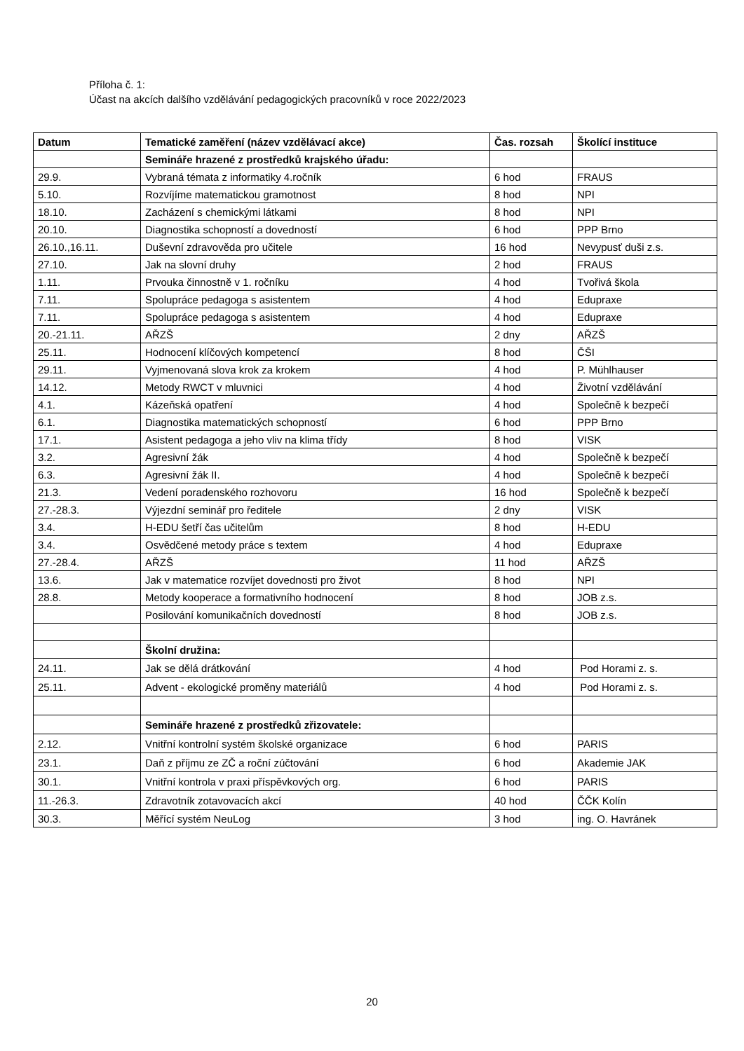Příloha č. 1:
Účast na akcích dalšího vzdělávání pedagogických pracovníků v roce 2022/2023
| Datum | Tematické zaměření (název vzdělávací akce) | Čas. rozsah | Školící instituce |
| --- | --- | --- | --- |
| | Semináře hrazené z prostředků krajského úřadu: | | |
| 29.9. | Vybraná témata z informatiky 4.ročník | 6 hod | FRAUS |
| 5.10. | Rozvíjíme matematickou gramotnost | 8 hod | NPI |
| 18.10. | Zacházení s chemickými látkami | 8 hod | NPI |
| 20.10. | Diagnostika schopností a dovedností | 6 hod | PPP Brno |
| 26.10.,16.11. | Duševní zdravověda pro učitele | 16 hod | Nevypusť duši z.s. |
| 27.10. | Jak na slovní druhy | 2 hod | FRAUS |
| 1.11. | Prvouka činnostně v 1. ročníku | 4 hod | Tvořivá škola |
| 7.11. | Spolupráce pedagoga s asistentem | 4 hod | Edupraxe |
| 7.11. | Spolupráce pedagoga s asistentem | 4 hod | Edupraxe |
| 20.-21.11. | AŘZŠ | 2 dny | AŘZŠ |
| 25.11. | Hodnocení klíčových kompetencí | 8 hod | ČŠI |
| 29.11. | Vyjmenovaná slova krok za krokem | 4 hod | P. Mühlhauser |
| 14.12. | Metody RWCT v mluvnici | 4 hod | Životní vzdělávání |
| 4.1. | Kázeňská opatření | 4 hod | Společně k bezpečí |
| 6.1. | Diagnostika matematických schopností | 6 hod | PPP Brno |
| 17.1. | Asistent pedagoga a jeho vliv na klima třídy | 8 hod | VISK |
| 3.2. | Agresivní žák | 4 hod | Společně k bezpečí |
| 6.3. | Agresivní žák II. | 4 hod | Společně k bezpečí |
| 21.3. | Vedení poradenského rozhovoru | 16 hod | Společně k bezpečí |
| 27.-28.3. | Výjezdní seminář pro ředitele | 2 dny | VISK |
| 3.4. | H-EDU šetří čas učitelům | 8 hod | H-EDU |
| 3.4. | Osvědčené metody práce s textem | 4 hod | Edupraxe |
| 27.-28.4. | AŘZŠ | 11 hod | AŘZŠ |
| 13.6. | Jak v matematice rozvíjet dovednosti pro život | 8 hod | NPI |
| 28.8. | Metody kooperace a formativního hodnocení | 8 hod | JOB z.s. |
| | Posilování komunikačních dovedností | 8 hod | JOB z.s. |
| | Školní družina: | | |
| 24.11. | Jak se dělá drátkování | 4 hod | Pod Horami z. s. |
| 25.11. | Advent - ekologické proměny materiálů | 4 hod | Pod Horami z. s. |
| | Semináře hrazené z prostředků zřizovatele: | | |
| 2.12. | Vnitřní kontrolní systém školské organizace | 6 hod | PARIS |
| 23.1. | Daň z příjmu ze ZČ a roční zúčtování | 6 hod | Akademie JAK |
| 30.1. | Vnitřní kontrola v praxi příspěvkových org. | 6 hod | PARIS |
| 11.-26.3. | Zdravotník zotavovacích akcí | 40 hod | ČČK Kolín |
| 30.3. | Měřící systém NeuLog | 3 hod | ing. O. Havránek |
20